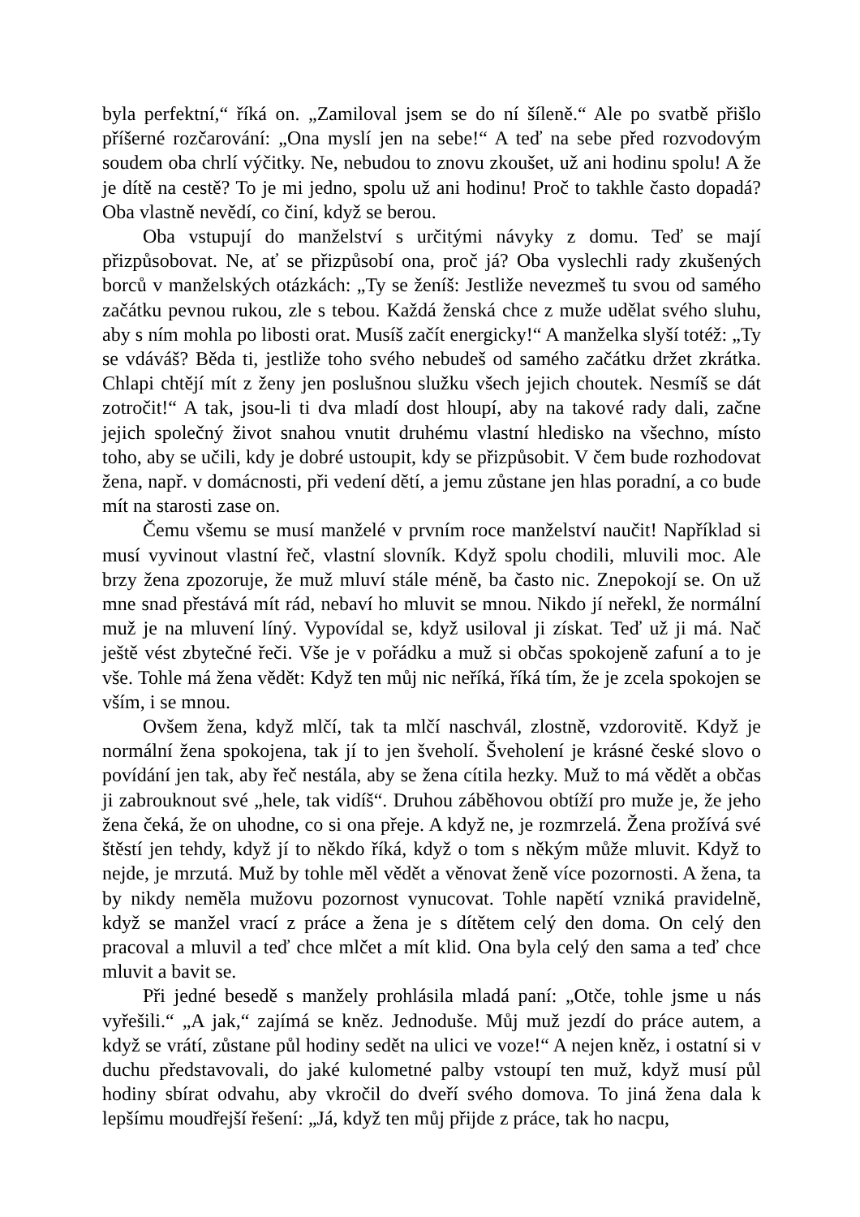byla perfektní,“ říká on. „Zamiloval jsem se do ní šíleně.“ Ale po svatbě přišlo příšerné rozčarování: „Ona myslí jen na sebe!“ A teď na sebe před rozvodovým soudem oba chrlí výčitky. Ne, nebudou to znovu zkoušet, už ani hodinu spolu! A že je dítě na cestě? To je mi jedno, spolu už ani hodinu! Proč to takhle často dopadá? Oba vlastně nevědí, co činí, když se berou.
Oba vstupují do manželství s určitými návyky z domu. Teď se mají přizpůsobovat. Ne, ať se přizpůsobí ona, proč já? Oba vyslechli rady zkušených borců v manželských otázkách: „Ty se ženíš: Jestliže nevezmeš tu svou od samého začátku pevnou rukou, zle s tebou. Každá ženská chce z muže udělat svého sluhu, aby s ním mohla po libosti orat. Musíš začít energicky!“ A manželka slyší totéž: „Ty se vdáváš? Běda ti, jestliže toho svého nebudeš od samého začátku držet zkrátka. Chlapi chtějí mít z ženy jen poslušnou služku všech jejich choutek. Nesmíš se dát zotročit!“ A tak, jsou-li ti dva mladí dost hloupí, aby na takové rady dali, začne jejich společný život snahou vnutit druhému vlastní hledisko na všechno, místo toho, aby se učili, kdy je dobré ustoupit, kdy se přizpůsobit. V čem bude rozhodovat žena, např. v domácnosti, při vedení dětí, a jemu zůstane jen hlas poradní, a co bude mít na starosti zase on.
Čemu všemu se musí manželé v prvním roce manželství naučit! Například si musí vyvinout vlastní řeč, vlastní slovník. Když spolu chodili, mluvili moc. Ale brzy žena zpozoruje, že muž mluví stále méně, ba často nic. Znepokojí se. On už mne snad přestává mít rád, nebaví ho mluvit se mnou. Nikdo jí neřekl, že normální muž je na mluvení líný. Vypovídal se, když usiloval ji získat. Teď už ji má. Nač ještě vést zbytečné řeči. Vše je v pořádku a muž si občas spokojeně zafuní a to je vše. Tohle má žena vědět: Když ten můj nic neříká, říká tím, že je zcela spokojen se vším, i se mnou.
Ovšem žena, když mlčí, tak ta mlčí naschvál, zlostně, vzdorovitě. Když je normální žena spokojena, tak jí to jen šveholí. Šveholení je krásné české slovo o povídání jen tak, aby řeč nestála, aby se žena cítila hezky. Muž to má vědět a občas ji zabrouknout své „hele, tak vidíš“. Druhou záběhovou obtíží pro muže je, že jeho žena čeká, že on uhodne, co si ona přeje. A když ne, je rozmrzelá. Žena prožívá své štěstí jen tehdy, když jí to někdo říká, když o tom s někým může mluvit. Když to nejde, je mrzutá. Muž by tohle měl vědět a věnovat ženě více pozornosti. A žena, ta by nikdy neměla mužovu pozornost vynucovat. Tohle napětí vzniká pravidelně, když se manžel vrací z práce a žena je s dítětem celý den doma. On celý den pracoval a mluvil a teď chce mlčet a mít klid. Ona byla celý den sama a teď chce mluvit a bavit se.
Při jedné besedě s manžely prohlásila mladá paní: „Otče, tohle jsme u nás vyřešili.“ „A jak,“ zajímá se kněz. Jednoduše. Můj muž jezdí do práce autem, a když se vrátí, zůstane půl hodiny sedět na ulici ve voze!“ A nejen kněz, i ostatní si v duchu představovali, do jaké kulometné palby vstoupí ten muž, když musí půl hodiny sbírat odvahu, aby vkročil do dveří svého domova. To jiná žena dala k lepšímu moudřejší řešení: „Já, když ten můj přijde z práce, tak ho nacpu,